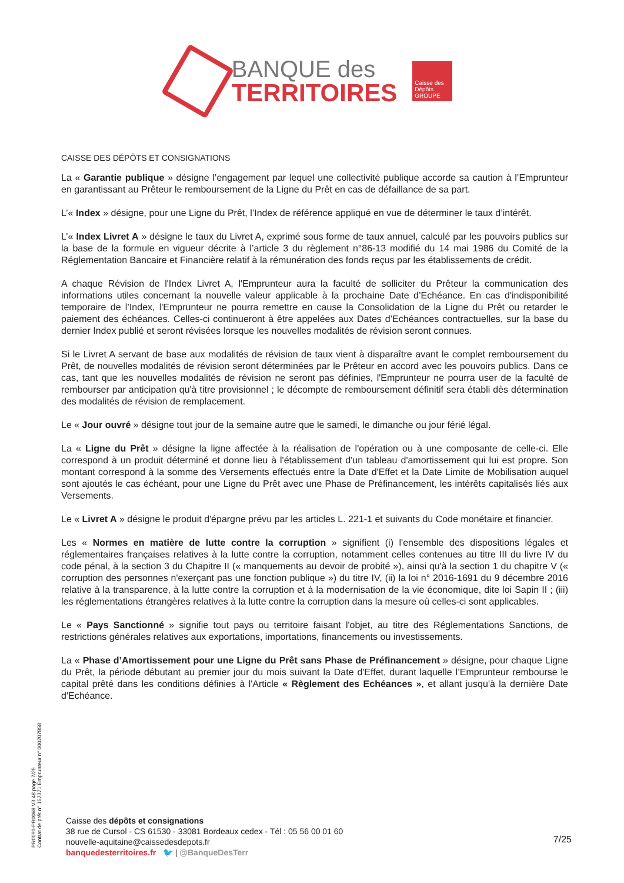BANQUE des
TERRITOIRES
Caisse des Dépôts
GROUPE
CAISSE DES DÉPÔTS ET CONSIGNATIONS
La « Garantie publique » désigne l’engagement par lequel une collectivité publique accorde sa caution à l’Emprunteur en garantissant au Prêteur le remboursement de la Ligne du Prêt en cas de défaillance de sa part.
L’« Index » désigne, pour une Ligne du Prêt, l’Index de référence appliqué en vue de déterminer le taux d’intérêt.
L’« Index Livret A » désigne le taux du Livret A, exprimé sous forme de taux annuel, calculé par les pouvoirs publics sur la base de la formule en vigueur décrite à l’article 3 du règlement n°86-13 modifié du 14 mai 1986 du Comité de la Réglementation Bancaire et Financière relatif à la rémunération des fonds reçus par les établissements de crédit.
A chaque Révision de l'Index Livret A, l'Emprunteur aura la faculté de solliciter du Prêteur la communication des informations utiles concernant la nouvelle valeur applicable à la prochaine Date d’Echéance. En cas d'indisponibilité temporaire de l’Index, l'Emprunteur ne pourra remettre en cause la Consolidation de la Ligne du Prêt ou retarder le paiement des échéances. Celles-ci continueront à être appelées aux Dates d’Echéances contractuelles, sur la base du dernier Index publié et seront révisées lorsque les nouvelles modalités de révision seront connues.
Si le Livret A servant de base aux modalités de révision de taux vient à disparaître avant le complet remboursement du Prêt, de nouvelles modalités de révision seront déterminées par le Prêteur en accord avec les pouvoirs publics. Dans ce cas, tant que les nouvelles modalités de révision ne seront pas définies, l'Emprunteur ne pourra user de la faculté de rembourser par anticipation qu'à titre provisionnel ; le décompte de remboursement définitif sera établi dès détermination des modalités de révision de remplacement.
Le « Jour ouvré » désigne tout jour de la semaine autre que le samedi, le dimanche ou jour férié légal.
La « Ligne du Prêt » désigne la ligne affectée à la réalisation de l'opération ou à une composante de celle-ci. Elle correspond à un produit déterminé et donne lieu à l'établissement d'un tableau d'amortissement qui lui est propre. Son montant correspond à la somme des Versements effectués entre la Date d'Effet et la Date Limite de Mobilisation auquel sont ajoutés le cas échéant, pour une Ligne du Prêt avec une Phase de Préfinancement, les intérêts capitalisés liés aux Versements.
Le « Livret A » désigne le produit d'épargne prévu par les articles L. 221-1 et suivants du Code monétaire et financier.
Les « Normes en matière de lutte contre la corruption » signifient (i) l'ensemble des dispositions légales et réglementaires françaises relatives à la lutte contre la corruption, notamment celles contenues au titre III du livre IV du code pénal, à la section 3 du Chapitre II (« manquements au devoir de probité »), ainsi qu'à la section 1 du chapitre V (« corruption des personnes n'exerçant pas une fonction publique ») du titre IV, (ii) la loi n° 2016-1691 du 9 décembre 2016 relative à la transparence, à la lutte contre la corruption et à la modernisation de la vie économique, dite loi Sapin II ; (iii) les réglementations étrangères relatives à la lutte contre la corruption dans la mesure où celles-ci sont applicables.
Le « Pays Sanctionné » signifie tout pays ou territoire faisant l'objet, au titre des Réglementations Sanctions, de restrictions générales relatives aux exportations, importations, financements ou investissements.
La « Phase d’Amortissement pour une Ligne du Prêt sans Phase de Préfinancement » désigne, pour chaque Ligne du Prêt, la période débutant au premier jour du mois suivant la Date d'Effet, durant laquelle l’Emprunteur rembourse le capital prêté dans les conditions définies à l'Article « Règlement des Echéances », et allant jusqu'à la dernière Date d'Echéance.
PR0090-PR0068 V3.48 page 7/25
Contrat de prêt n° 157371 Emprunteur n° 000207858
Caisse des dépôts et consignations
38 rue de Cursol - CS 61530 - 33081 Bordeaux cedex - Tél : 05 56 00 01 60
nouvelle-aquitaine@caissedesdepots.fr
banquedesterritoires.fr 🐦 | @BanqueDesTerr
7/25